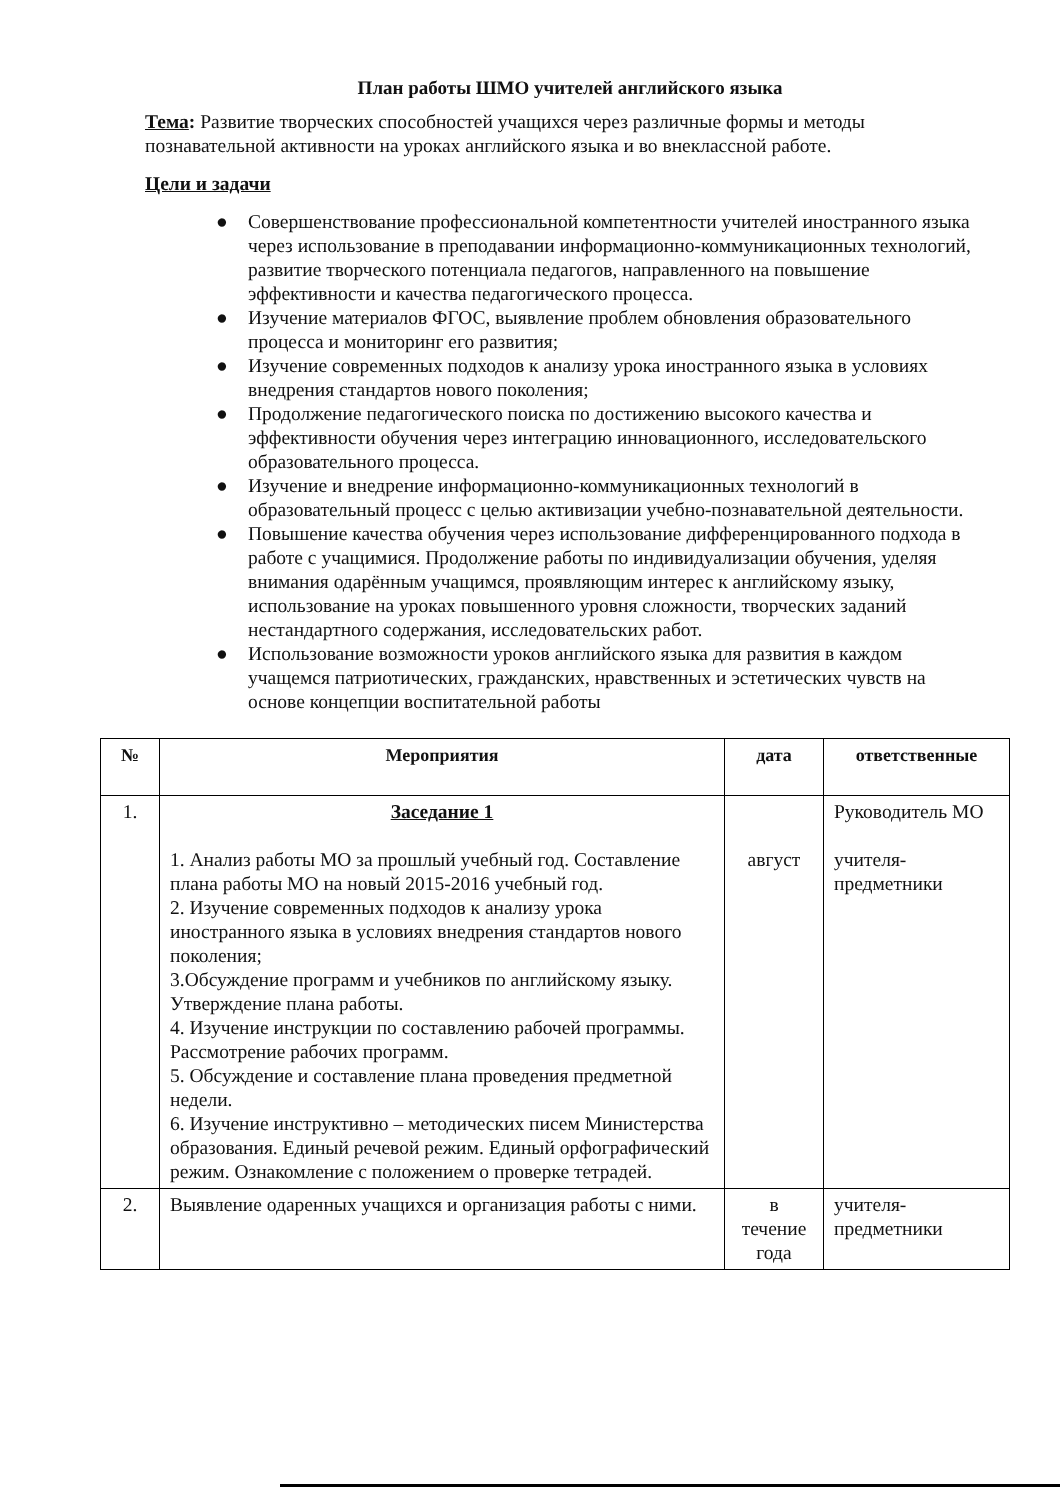План работы ШМО учителей английского языка
Тема: Развитие творческих способностей учащихся через различные формы и методы познавательной активности на уроках английского языка и во внеклассной работе.
Цели и задачи
● Совершенствование профессиональной компетентности учителей иностранного языка через использование в преподавании информационно-коммуникационных технологий, развитие творческого потенциала педагогов, направленного на повышение эффективности и качества педагогического процесса.
● Изучение материалов ФГОС, выявление проблем обновления образовательного процесса и мониторинг его развития;
● Изучение современных подходов к анализу урока иностранного языка в условиях внедрения стандартов нового поколения;
● Продолжение педагогического поиска по достижению высокого качества и эффективности обучения через интеграцию инновационного, исследовательского образовательного процесса.
● Изучение и внедрение информационно-коммуникационных технологий в образовательный процесс с целью активизации учебно-познавательной деятельности.
● Повышение качества обучения через использование дифференцированного подхода в работе с учащимися. Продолжение работы по индивидуализации обучения, уделяя внимания одарённым учащимся, проявляющим интерес к английскому языку, использование на уроках повышенного уровня сложности, творческих заданий нестандартного содержания, исследовательских работ.
● Использование возможности уроков английского языка для развития в каждом учащемся патриотических, гражданских, нравственных и эстетических чувств на основе концепции воспитательной работы
| № | Мероприятия | дата | ответственные |
| --- | --- | --- | --- |
| 1. | Заседание 1 1. Анализ работы МО за прошлый учебный год. Составление плана работы МО на новый 2015-2016 учебный год. 2. Изучение современных подходов к анализу урока иностранного языка в условиях внедрения стандартов нового поколения; 3.Обсуждение программ и учебников по английскому языку. Утверждение плана работы. 4. Изучение инструкции по составлению рабочей программы. Рассмотрение рабочих программ. 5. Обсуждение и составление плана проведения предметной недели. 6. Изучение инструктивно – методических писем Министерства образования. Единый речевой режим. Единый орфографический режим. Ознакомление с положением о проверке тетрадей. | август | Руководитель МО учителя-предметники |
| 2. | Выявление одаренных учащихся и организация работы с ними. | в течение года | учителя-предметники |